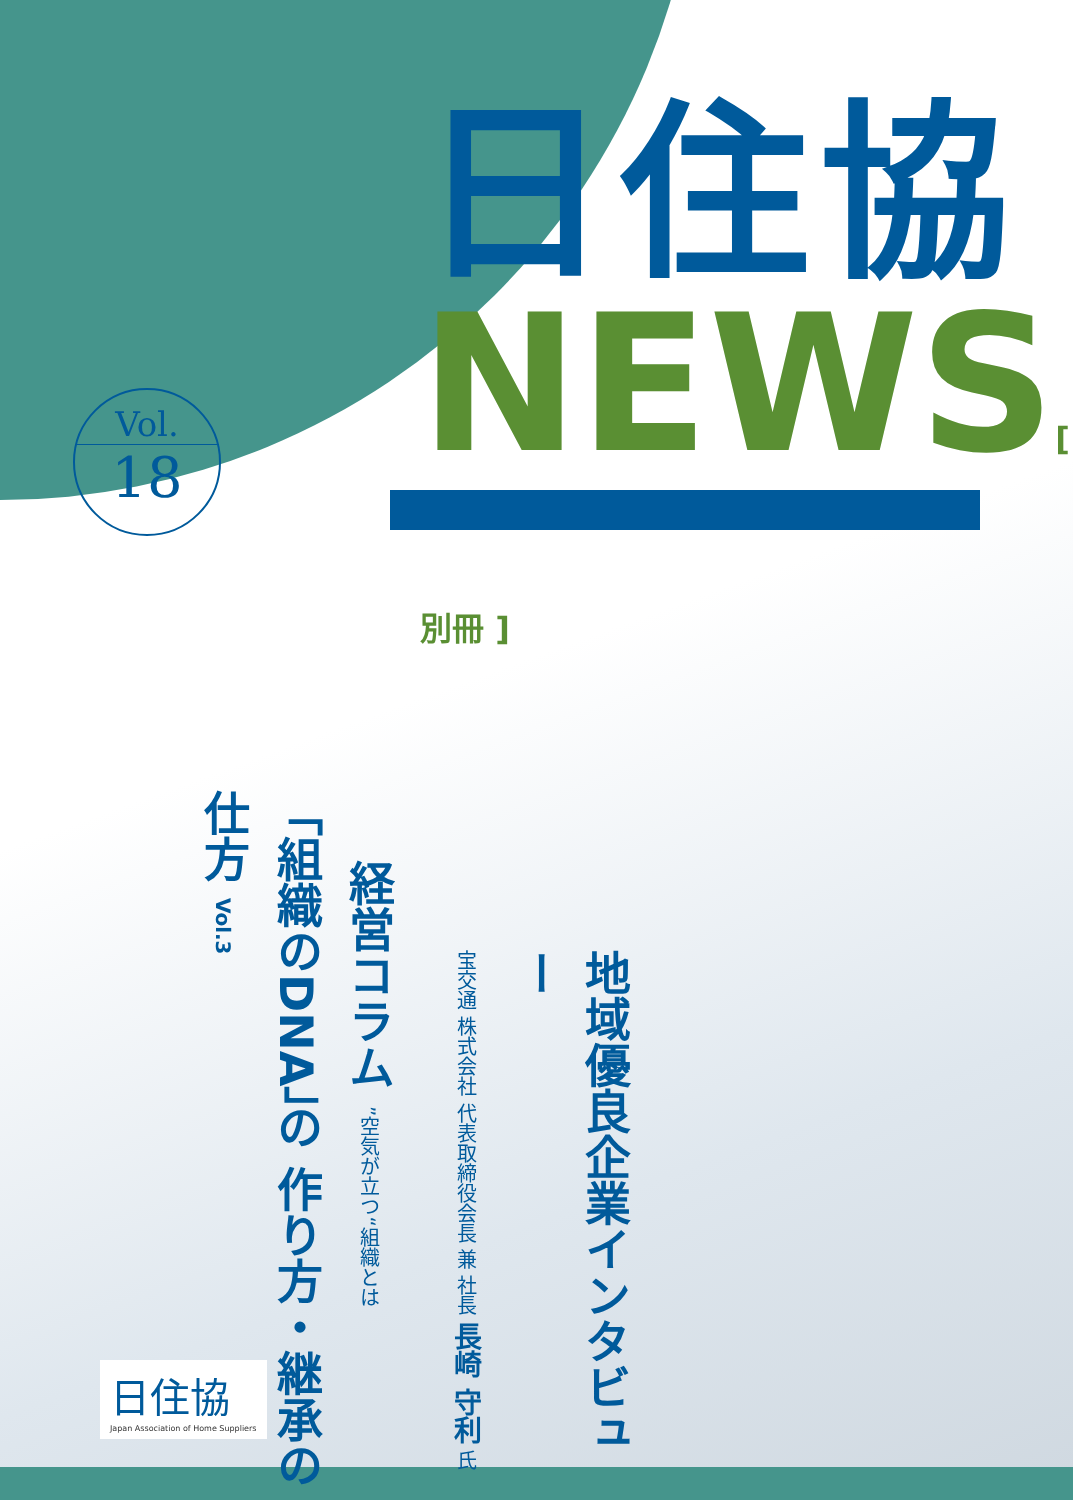日住協
NEWS[ 別冊 ]
Vol.
18
「組織のDNA」の 作り方・継承の仕方 Vol.3
経営コラム ”空気が立つ“組織とは
宝交通 株式会社 代表取締役会長 兼 社長 長崎 守利 氏
地域優良企業インタビュー
日住協
Japan Association of Home Suppliers